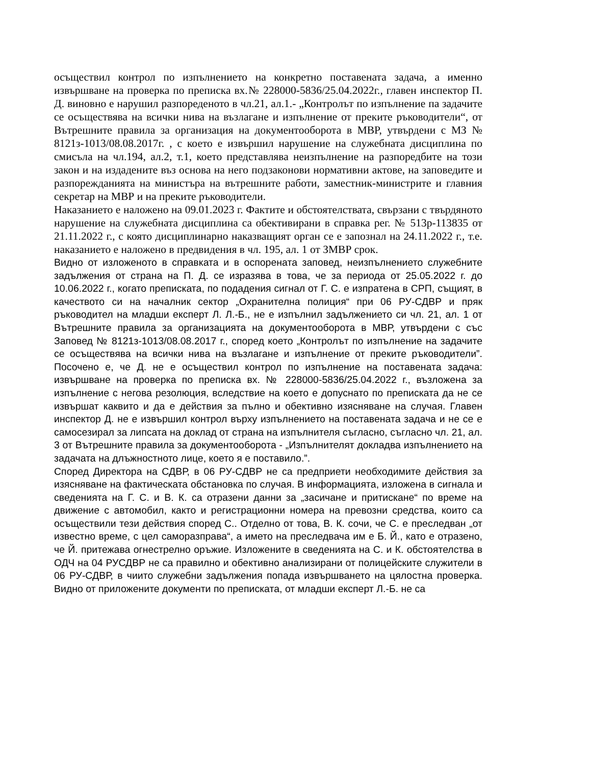осъществил контрол по изпълнението на конкретно поставената задача, а именно извършване на проверка по преписка вх.№ 228000-5836/25.04.2022г., главен инспектор П. Д. виновно е нарушил разпореденото в чл.21, ал.1.- „Контролът по изпълнение па задачите се осъществява на всички нива на възлагане и изпълнение от преките ръководители“, от Вътрешните правила за организация на документооборота в МВР, утвърдени с МЗ № 8121з-1013/08.08.2017г. , с което е извършил нарушение на служебната дисциплина по смисъла на чл.194, ал.2, т.1, което представлява неизпълнение на разпоредбите на този закон и на издадените въз основа на него подзаконови нормативни актове, на заповедите и разпорежданията на министъра на вътрешните работи, заместник-министрите и главния секретар на МВР и на преките ръководители.
Наказанието е наложено на 09.01.2023 г. Фактите и обстоятелствата, свързани с твърдяното нарушение на служебната дисциплина са обективирани в справка рег. № 513р-113835 от 21.11.2022 г., с която дисциплинарно наказващият орган се е запознал на 24.11.2022 г., т.е. наказанието е наложено в предвидения в чл. 195, ал. 1 от ЗМВР срок.
Видно от изложеното в справката и в оспорената заповед, неизпълнението служебните задължения от страна на П. Д. се изразява в това, че за периода от 25.05.2022 г. до 10.06.2022 г., когато преписката, по подадения сигнал от Г. С. е изпратена в СРП, същият, в качеството си на началник сектор „Охранителна полиция“ при 06 РУ-СДВР и пряк ръководител на младши експерт Л. Л.-Б., не е изпълнил задължението си чл. 21, ал. 1 от Вътрешните правила за организацията на документооборота в МВР, утвърдени с със Заповед № 8121з-1013/08.08.2017 г., според което „Контролът по изпълнение на задачите се осъществява на всички нива на възлагане и изпълнение от преките ръководители”. Посочено е, че Д. не е осъществил контрол по изпълнение на поставената задача: извършване на проверка по преписка вх. № 228000-5836/25.04.2022 г., възложена за изпълнение с негова резолюция, вследствие на което е допуснато по преписката да не се извършат каквито и да е действия за пълно и обективно изясняване на случая. Главен инспектор Д. не е извършил контрол върху изпълнението на поставената задача и не се е самосезирал за липсата на доклад от страна на изпълнителя съгласно, съгласно чл. 21, ал. 3 от Вътрешните правила за документооборота - „Изпълнителят докладва изпълнението на задачата на длъжностното лице, което я е поставило.”.
Според Директора на СДВР, в 06 РУ-СДВР не са предприети необходимите действия за изясняване на фактическата обстановка по случая. В информацията, изложена в сигнала и сведенията на Г. С. и В. К. са отразени данни за „засичане и притискане“ по време на движение с автомобил, както и регистрационни номера на превозни средства, които са осъществили тези действия според С.. Отделно от това, В. К. сочи, че С. е преследван „от известно време, с цел саморазправа“, а името на преследвача им е Б. Й., като е отразено, че Й. притежава огнестрелно оръжие. Изложените в сведенията на С. и К. обстоятелства в ОДЧ на 04 РУСДВР не са правилно и обективно анализирани от полицейските служители в 06 РУ-СДВР, в чиито служебни задължения попада извършването на цялостна проверка. Видно от приложените документи по преписката, от младши експерт Л.-Б. не са